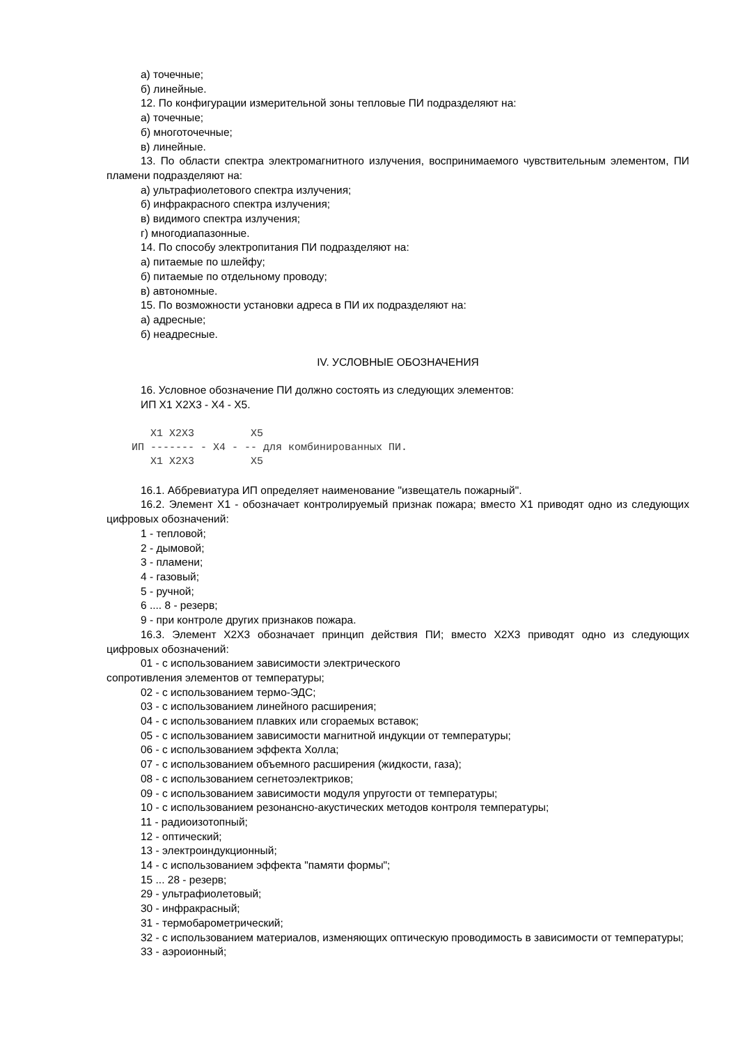а) точечные;
б) линейные.
12. По конфигурации измерительной зоны тепловые ПИ подразделяют на:
а) точечные;
б) многоточечные;
в) линейные.
13. По области спектра электромагнитного излучения, воспринимаемого чувствительным элементом, ПИ пламени подразделяют на:
а) ультрафиолетового спектра излучения;
б) инфракрасного спектра излучения;
в) видимого спектра излучения;
г) многодиапазонные.
14. По способу электропитания ПИ подразделяют на:
а) питаемые по шлейфу;
б) питаемые по отдельному проводу;
в) автономные.
15. По возможности установки адреса в ПИ их подразделяют на:
а) адресные;
б) неадресные.
IV. УСЛОВНЫЕ ОБОЗНАЧЕНИЯ
16. Условное обозначение ПИ должно состоять из следующих элементов:
ИП X1 X2X3 - X4 - X5.
       X1 X2X3         X5
    ИП ------- - X4 - -- для комбинированных ПИ.
       X1 X2X3         X5
16.1. Аббревиатура ИП определяет наименование "извещатель пожарный".
16.2. Элемент X1 - обозначает контролируемый признак пожара; вместо X1 приводят одно из следующих цифровых обозначений:
1 - тепловой;
2 - дымовой;
3 - пламени;
4 - газовый;
5 - ручной;
6 .... 8 - резерв;
9 - при контроле других признаков пожара.
16.3. Элемент X2X3 обозначает принцип действия ПИ; вместо X2X3 приводят одно из следующих цифровых обозначений:
01 - с использованием зависимости электрического
сопротивления элементов от температуры;
02 - с использованием термо-ЭДС;
03 - с использованием линейного расширения;
04 - с использованием плавких или сгораемых вставок;
05 - с использованием зависимости магнитной индукции от температуры;
06 - с использованием эффекта Холла;
07 - с использованием объемного расширения (жидкости, газа);
08 - с использованием сегнетоэлектриков;
09 - с использованием зависимости модуля упругости от температуры;
10 - с использованием резонансно-акустических методов контроля температуры;
11 - радиоизотопный;
12 - оптический;
13 - электроиндукционный;
14 - с использованием эффекта "памяти формы";
15 ... 28 - резерв;
29 - ультрафиолетовый;
30 - инфракрасный;
31 - термобарометрический;
32 - с использованием материалов, изменяющих оптическую проводимость в зависимости от температуры;
33 - аэроионный;